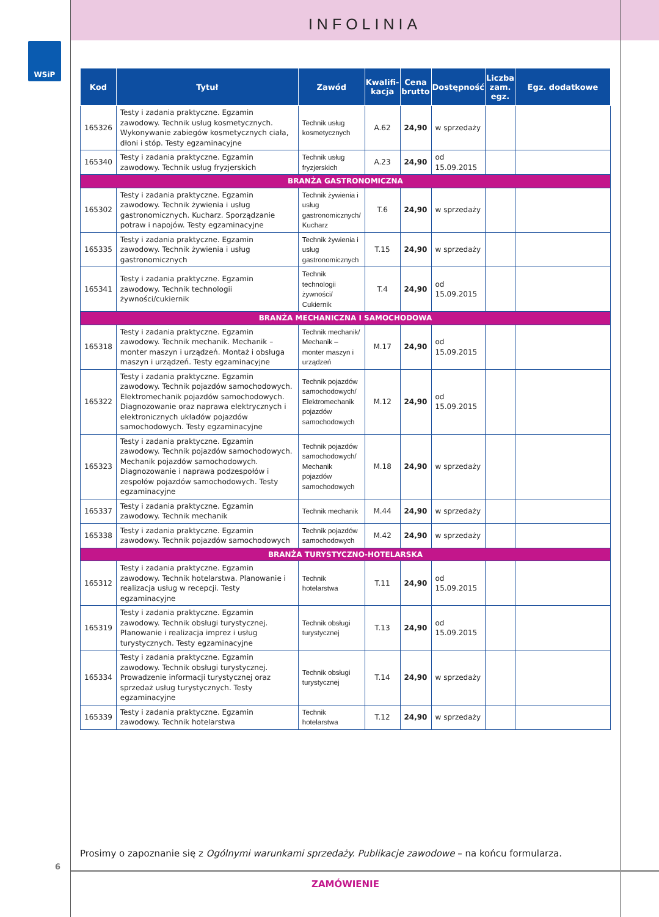INFOLINIA
WSiP
| Kod | Tytuł | Zawód | Kwalifi-kacja | Cena brutto | Dostępność | Liczba zam. egz. | Egz. dodatkowe |
| --- | --- | --- | --- | --- | --- | --- | --- |
| 165326 | Testy i zadania praktyczne. Egzamin zawodowy. Technik usług kosmetycznych. Wykonywanie zabiegów kosmetycznych ciała, dłoni i stóp. Testy egzaminacyjne | Technik usług kosmetycznych | A.62 | 24,90 | w sprzedaży | | |
| 165340 | Testy i zadania praktyczne. Egzamin zawodowy. Technik usług fryzjerskich | Technik usług fryzjerskich | A.23 | 24,90 | od 15.09.2015 | | |
| BRANŻA GASTRONOMICZNA | | | | | | | |
| 165302 | Testy i zadania praktyczne. Egzamin zawodowy. Technik żywienia i usług gastronomicznych. Kucharz. Sporządzanie potraw i napojów. Testy egzaminacyjne | Technik żywienia i usług gastronomicznych/ Kucharz | T.6 | 24,90 | w sprzedaży | | |
| 165335 | Testy i zadania praktyczne. Egzamin zawodowy. Technik żywienia i usług gastronomicznych | Technik żywienia i usług gastronomicznych | T.15 | 24,90 | w sprzedaży | | |
| 165341 | Testy i zadania praktyczne. Egzamin zawodowy. Technik technologii żywności/cukiernik | Technik technologii żywności/ Cukiernik | T.4 | 24,90 | od 15.09.2015 | | |
| BRANŻA MECHANICZNA I SAMOCHODOWA | | | | | | | |
| 165318 | Testy i zadania praktyczne. Egzamin zawodowy. Technik mechanik. Mechanik – monter maszyn i urządzeń. Montaż i obsługa maszyn i urządzeń. Testy egzaminacyjne | Technik mechanik/ Mechanik – monter maszyn i urządzeń | M.17 | 24,90 | od 15.09.2015 | | |
| 165322 | Testy i zadania praktyczne. Egzamin zawodowy. Technik pojazdów samochodowych. Elektromechanik pojazdów samochodowych. Diagnozowanie oraz naprawa elektrycznych i elektronicznych układów pojazdów samochodowych. Testy egzaminacyjne | Technik pojazdów samochodowych/ Elektromechanik pojazdów samochodowych | M.12 | 24,90 | od 15.09.2015 | | |
| 165323 | Testy i zadania praktyczne. Egzamin zawodowy. Technik pojazdów samochodowych. Mechanik pojazdów samochodowych. Diagnozowanie i naprawa podzespołów i zespołów pojazdów samochodowych. Testy egzaminacyjne | Technik pojazdów samochodowych/ Mechanik pojazdów samochodowych | M.18 | 24,90 | w sprzedaży | | |
| 165337 | Testy i zadania praktyczne. Egzamin zawodowy. Technik mechanik | Technik mechanik | M.44 | 24,90 | w sprzedaży | | |
| 165338 | Testy i zadania praktyczne. Egzamin zawodowy. Technik pojazdów samochodowych | Technik pojazdów samochodowych | M.42 | 24,90 | w sprzedaży | | |
| BRANŻA TURYSTYCZNO-HOTELARSKA | | | | | | | |
| 165312 | Testy i zadania praktyczne. Egzamin zawodowy. Technik hotelarstwa. Planowanie i realizacja usług w recepcji. Testy egzaminacyjne | Technik hotelarstwa | T.11 | 24,90 | od 15.09.2015 | | |
| 165319 | Testy i zadania praktyczne. Egzamin zawodowy. Technik obsługi turystycznej. Planowanie i realizacja imprez i usług turystycznych. Testy egzaminacyjne | Technik obsługi turystycznej | T.13 | 24,90 | od 15.09.2015 | | |
| 165334 | Testy i zadania praktyczne. Egzamin zawodowy. Technik obsługi turystycznej. Prowadzenie informacji turystycznej oraz sprzedaż usług turystycznych. Testy egzaminacyjne | Technik obsługi turystycznej | T.14 | 24,90 | w sprzedaży | | |
| 165339 | Testy i zadania praktyczne. Egzamin zawodowy. Technik hotelarstwa | Technik hotelarstwa | T.12 | 24,90 | w sprzedaży | | |
Prosimy o zapoznanie się z Ogólnymi warunkami sprzedaży. Publikacje zawodowe – na końcu formularza.
6
ZAMÓWIENIE